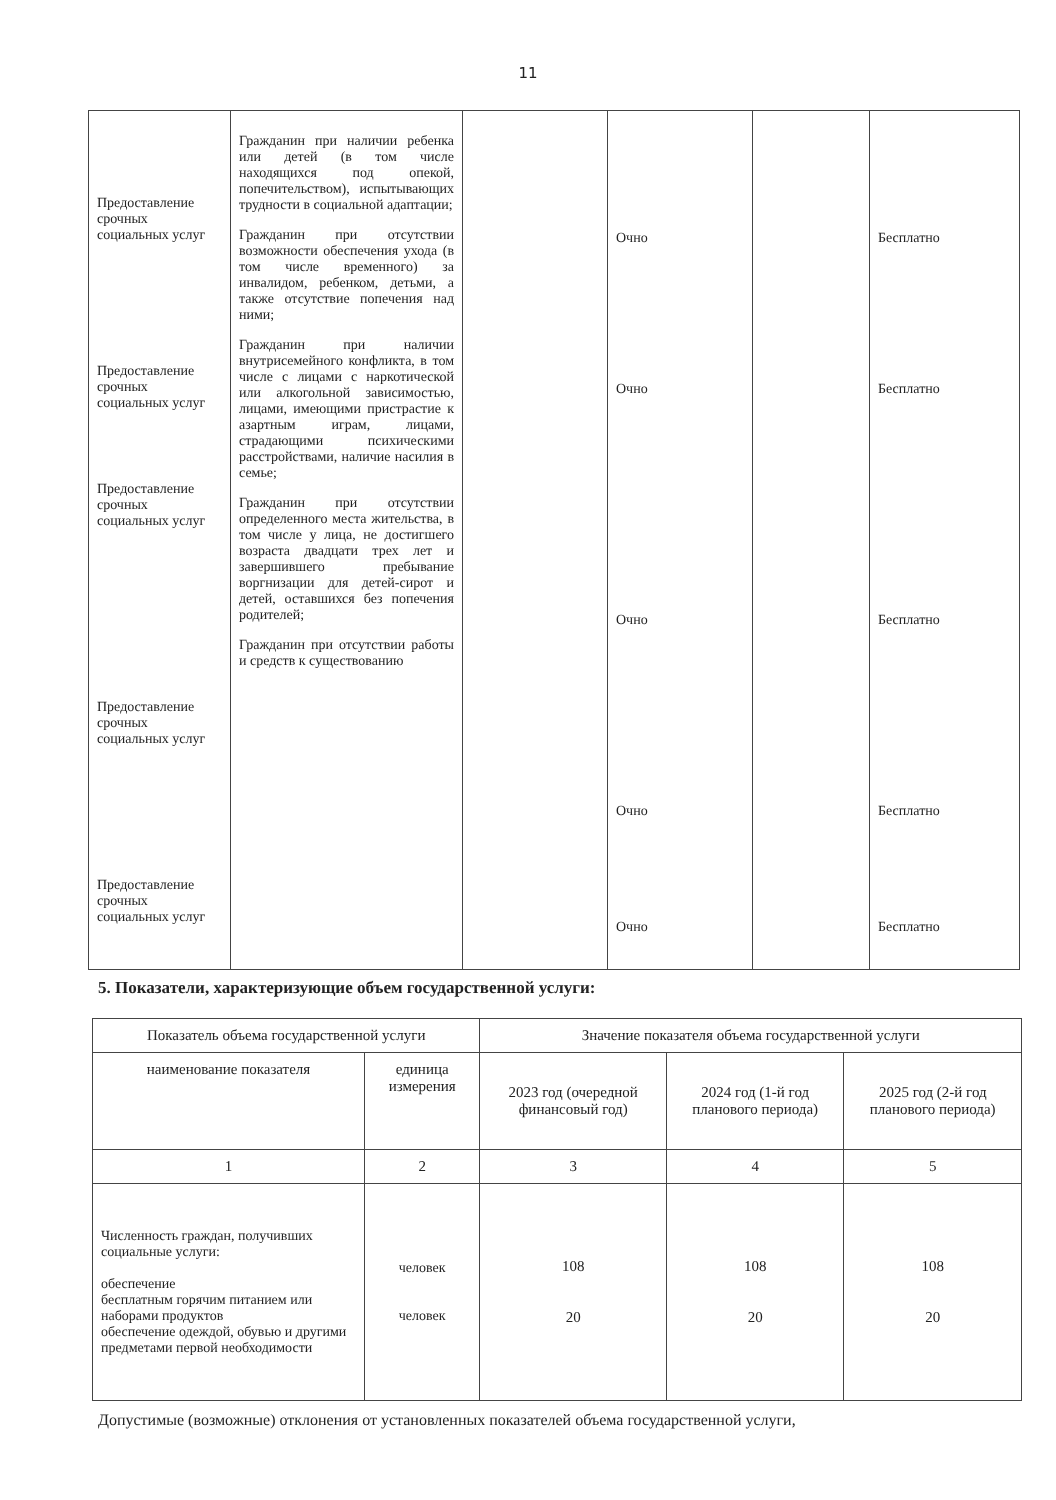11
| Предоставление срочных социальных услуг Предоставление срочных социальных услуг Предоставление срочных социальных услуг Предоставление срочных социальных услуг Предоставление срочных социальных услуг | Гражданин при наличии ребенка или детей (в том числе находящихся под опекой, попечительством), испытывающих трудности в социальной адаптации; Гражданин при отсутствии возможности обеспечения ухода (в том числе временного) за инвалидом, ребенком, детьми, а также отсутствие попечения над ними; Гражданин при наличии внутрисемейного конфликта, в том числе с лицами с наркотической или алкогольной зависимостью, лицами, имеющими пристрастие к азартным играм, лицами, страдающими психическими расстройствами, наличие насилия в семье; Гражданин при отсутствии определенного места жительства, в том числе у лица, не достигшего возраста двадцати трех лет и завершившего пребывание воргнизации для детей-сирот и детей, оставшихся без попечения родителей; Гражданин при отсутствии работы и средств к существованию | | Очно Очно Очно Очно Очно | | Бесплатно Бесплатно Бесплатно Бесплатно Бесплатно |
5. Показатели, характеризующие объем государственной услуги:
| Показатель объема государственной услуги | | Значение показателя объема государственной услуги | | |
| --- | --- | --- | --- | --- |
| наименование показателя | единица измерения | 2023 год (очередной финансовый год) | 2024 год (1-й год планового периода) | 2025 год (2-й год планового периода) |
| 1 | 2 | 3 | 4 | 5 |
| Численность граждан, получивших социальные услуги: обеспечение бесплатным горячим питанием или наборами продуктов обеспечение одеждой, обувью и другими предметами первой необходимости | человек человек | 108 20 | 108 20 | 108 20 |
Допустимые (возможные) отклонения от установленных показателей объема государственной услуги,